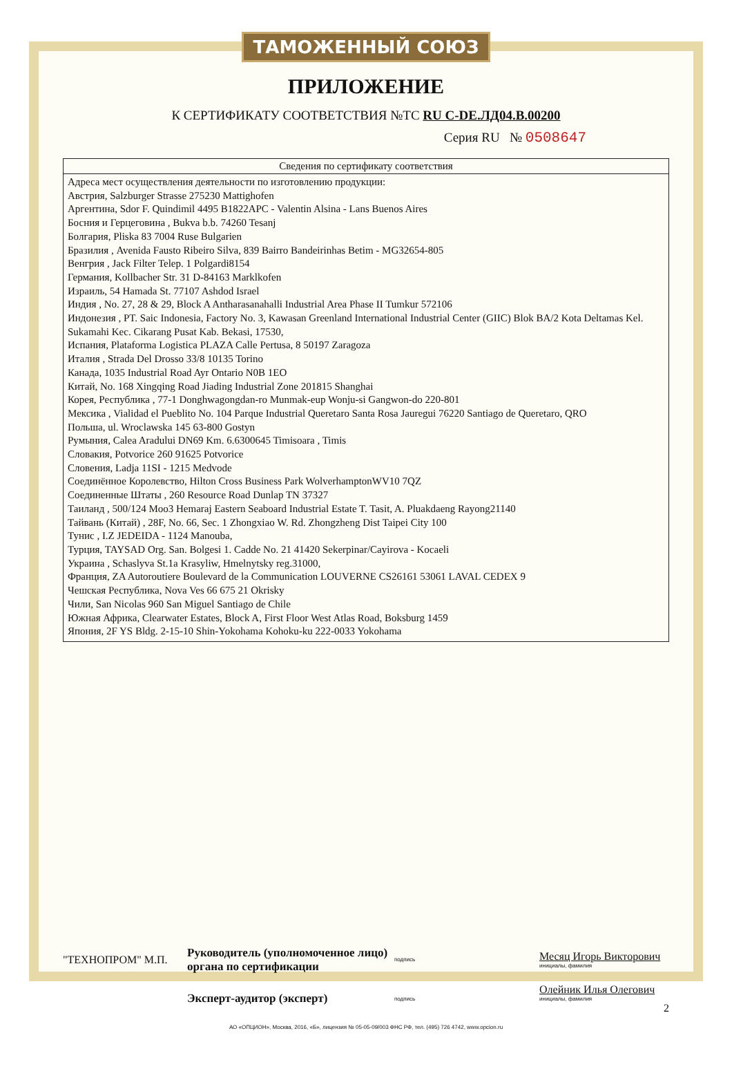ТАМОЖЕННЫЙ СОЮЗ
ПРИЛОЖЕНИЕ
К СЕРТИФИКАТУ СООТВЕТСТВИЯ №ТС RU C-DE.ЛД04.В.00200
Серия RU № 0508647
| Сведения по сертификату соответствия |
| --- |
| Адреса мест осуществления деятельности по изготовлению продукции: Австрия, Salzburger Strasse 275230 Mattighofen Аргентина, Sdor F. Quindimil 4495 B1822APC - Valentin Alsina - Lans Buenos Aires Босния и Герцеговина , Bukva b.b. 74260 Tesanj Болгария, Pliska 83 7004 Ruse Bulgarien Бразилия , Avenida Fausto Ribeiro Silva, 839 Bairro Bandeirinhas Betim - MG32654-805 Венгрия , Jack Filter Telep. 1 Polgardi8154 Германия, Kollbacher Str. 31 D-84163 Marklkofen Израиль, 54 Hamada St. 77107 Ashdod Israel Индия , No. 27, 28 & 29, Block A Antharasanahalli Industrial Area Phase II Tumkur 572106 Индонезия , PT. Saic Indonesia, Factory No. 3, Kawasan Greenland International Industrial Center (GIIC) Blok BA/2 Kota Deltamas Kel. Sukamahi Kec. Cikarang Pusat Kab. Bekasi, 17530, Испания, Plataforma Logistica PLAZA Calle Pertusa, 8 50197 Zaragoza Италия , Strada Del Drosso 33/8 10135 Torino Канада, 1035 Industrial Road Ayr Ontario N0B 1EO Китай, No. 168 Xingqing Road Jiading Industrial Zone 201815 Shanghai Корея, Республика , 77-1 Donghwagongdan-ro Munmak-eup Wonju-si Gangwon-do 220-801 Мексика , Vialidad el Pueblito No. 104 Parque Industrial Queretaro Santa Rosa Jauregui 76220 Santiago de Queretaro, QRO Польша, ul. Wroclawska 145 63-800 Gostyn Румыния, Calea Aradului DN69 Km. 6.6300645 Timisoara , Timis Словакия, Potvorice 260 91625 Potvorice Словения, Ladja 11SI - 1215 Medvode Соединённое Королевство, Hilton Cross Business Park WolverhamptonWV10 7QZ Соединенные Штаты , 260 Resource Road Dunlap TN 37327 Таиланд , 500/124 Moo3 Hemaraj Eastern Seaboard Industrial Estate T. Tasit, A. Pluakdaeng Rayong21140 Тайвань (Китай) , 28F, No. 66, Sec. 1 Zhongxiao W. Rd. Zhongzheng Dist Taipei City 100 Тунис , I.Z JEDEIDA - 1124 Manouba, Турция, TAYSAD Org. San. Bolgesi 1. Cadde No. 21 41420 Sekerpinar/Cayirova - Kocaeli Украина , Schaslyva St.1a Krasyliw, Hmelnytsky reg.31000, Франция, ZA Autoroutiere Boulevard de la Communication LOUVERNE CS26161 53061 LAVAL CEDEX 9 Чешская Республика, Nova Ves 66 675 21 Okrisky Чили, San Nicolas 960 San Miguel Santiago de Chile Южная Африка, Clearwater Estates, Block A, First Floor West Atlas Road, Boksburg 1459 Япония, 2F YS Bldg. 2-15-10 Shin-Yokohama Kohoku-ku 222-0033 Yokohama |
"ТЕХНОПРОМ" М.П.
Руководитель (уполномоченное лицо) органа по сертификации
подпись
Месяц Игорь Викторович
инициалы, фамилия
Эксперт-аудитор (эксперт)
подпись
Олейник Илья Олегович
инициалы, фамилия
2
АО «ОПЦИОН», Москва, 2016, «Б», лицензия № 05-05-09/003 ФНС РФ, тел. (495) 726 4742, www.opcion.ru